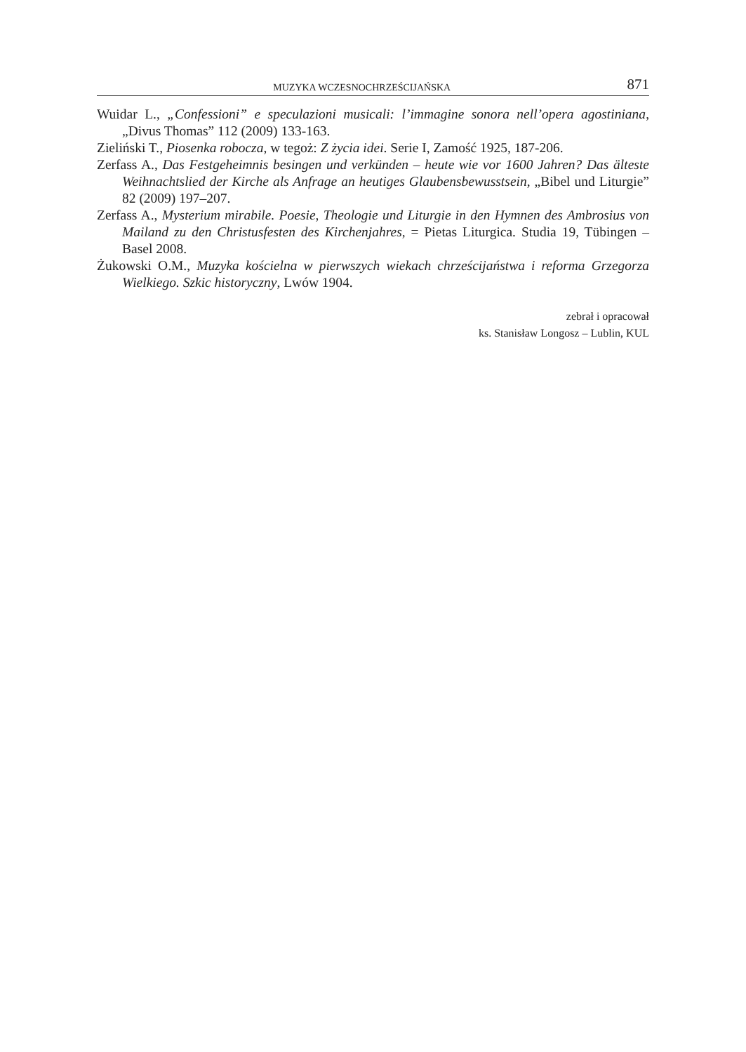MUZYKA WCZESNOCHRZEŚCIJAŃSKA 871
Wuidar L., „Confessioni” e speculazioni musicali: l’immagine sonora nell’opera agostiniana, „Divus Thomas” 112 (2009) 133-163.
Zieliński T., Piosenka robocza, w tegoż: Z życia idei. Serie I, Zamość 1925, 187-206.
Zerfass A., Das Festgeheimnis besingen und verkünden – heute wie vor 1600 Jahren? Das älteste Weihnachtslied der Kirche als Anfrage an heutiges Glaubensbewusstsein, „Bibel und Liturgie” 82 (2009) 197–207.
Zerfass A., Mysterium mirabile. Poesie, Theologie und Liturgie in den Hymnen des Ambrosius von Mailand zu den Christusfesten des Kirchenjahres, = Pietas Liturgica. Studia 19, Tübingen – Basel 2008.
Żukowski O.M., Muzyka kościelna w pierwszych wiekach chrześcijaństwa i reforma Grzegorza Wielkiego. Szkic historyczny, Lwów 1904.
zebrał i opracował
ks. Stanisław Longosz – Lublin, KUL